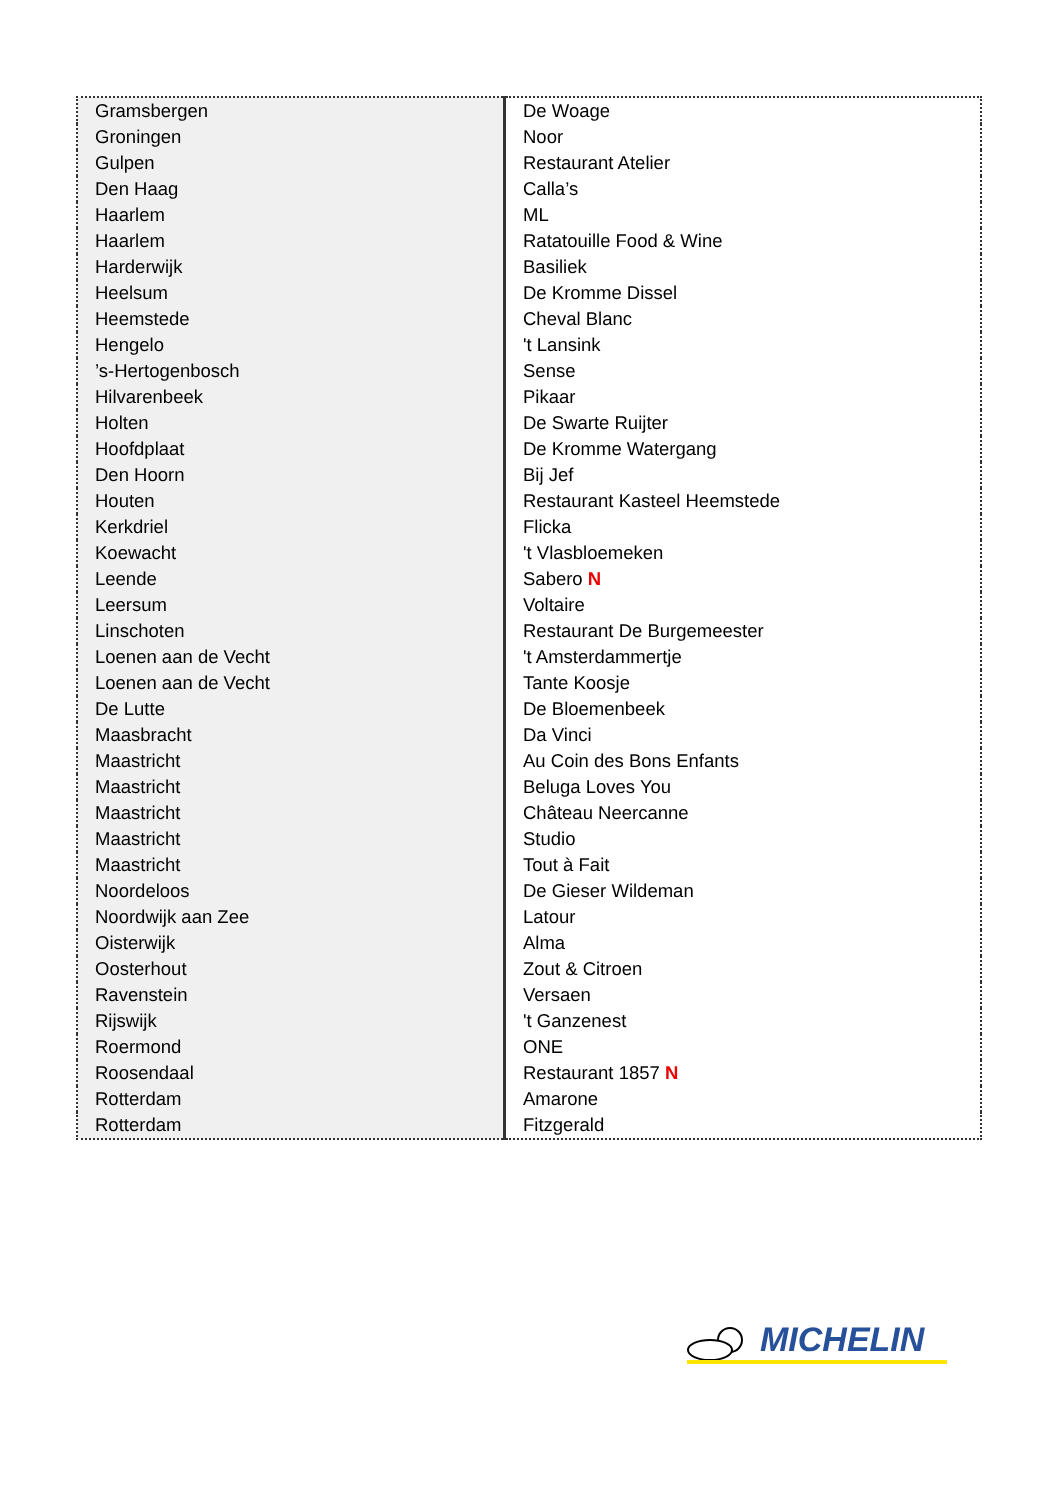| Gramsbergen | De Woage |
| Groningen | Noor |
| Gulpen | Restaurant Atelier |
| Den Haag | Calla’s |
| Haarlem | ML |
| Haarlem | Ratatouille Food & Wine |
| Harderwijk | Basiliek |
| Heelsum | De Kromme Dissel |
| Heemstede | Cheval Blanc |
| Hengelo | 't Lansink |
| ’s-Hertogenbosch | Sense |
| Hilvarenbeek | Pikaar |
| Holten | De Swarte Ruijter |
| Hoofdplaat | De Kromme Watergang |
| Den Hoorn | Bij Jef |
| Houten | Restaurant Kasteel Heemstede |
| Kerkdriel | Flicka |
| Koewacht | 't Vlasbloemeken |
| Leende | Sabero N |
| Leersum | Voltaire |
| Linschoten | Restaurant De Burgemeester |
| Loenen aan de Vecht | 't Amsterdammertje |
| Loenen aan de Vecht | Tante Koosje |
| De Lutte | De Bloemenbeek |
| Maasbracht | Da Vinci |
| Maastricht | Au Coin des Bons Enfants |
| Maastricht | Beluga Loves You |
| Maastricht | Château Neercanne |
| Maastricht | Studio |
| Maastricht | Tout à Fait |
| Noordeloos | De Gieser Wildeman |
| Noordwijk aan Zee | Latour |
| Oisterwijk | Alma |
| Oosterhout | Zout & Citroen |
| Ravenstein | Versaen |
| Rijswijk | 't Ganzenest |
| Roermond | ONE |
| Roosendaal | Restaurant 1857 N |
| Rotterdam | Amarone |
| Rotterdam | Fitzgerald |
MICHELIN